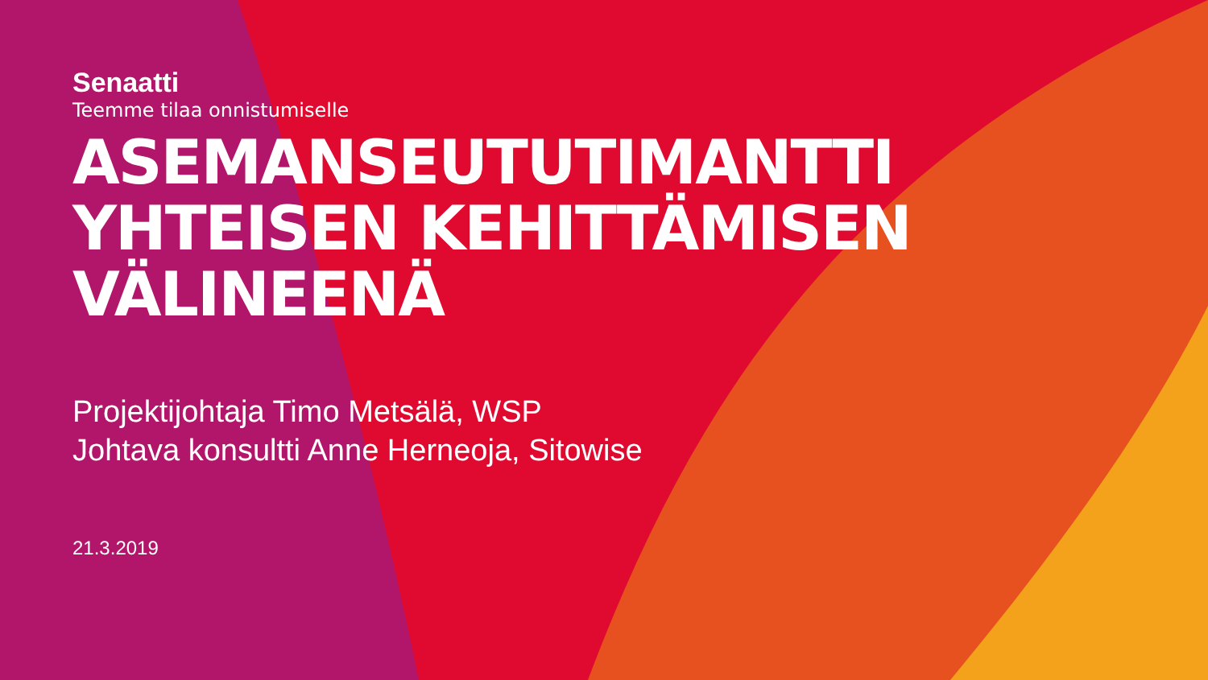Senaatti
Teemme tilaa onnistumiselle
ASEMANSEUTUTIMANTTI
YHTEISEN KEHITTÄMISEN
VÄLINEENÄ
Projektijohtaja Timo Metsälä, WSP
Johtava konsultti Anne Herneoja, Sitowise
21.3.2019